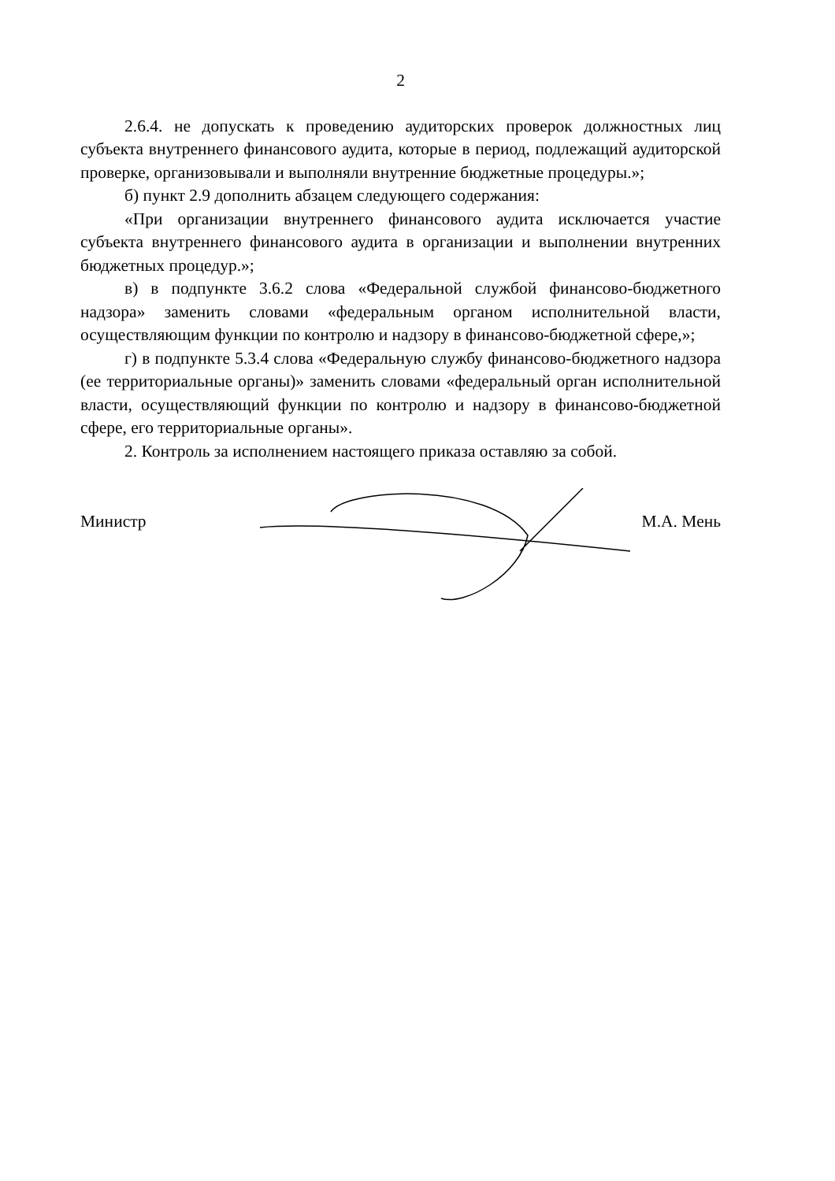2
2.6.4. не допускать к проведению аудиторских проверок должностных лиц субъекта внутреннего финансового аудита, которые в период, подлежащий аудиторской проверке, организовывали и выполняли внутренние бюджетные процедуры.»;
б) пункт 2.9 дополнить абзацем следующего содержания:
«При организации внутреннего финансового аудита исключается участие субъекта внутреннего финансового аудита в организации и выполнении внутренних бюджетных процедур.»;
в) в подпункте 3.6.2 слова «Федеральной службой финансово-бюджетного надзора» заменить словами «федеральным органом исполнительной власти, осуществляющим функции по контролю и надзору в финансово-бюджетной сфере,»;
г) в подпункте 5.3.4 слова «Федеральную службу финансово-бюджетного надзора (ее территориальные органы)» заменить словами «федеральный орган исполнительной власти, осуществляющий функции по контролю и надзору в финансово-бюджетной сфере, его территориальные органы».
2. Контроль за исполнением настоящего приказа оставляю за собой.
Министр М.А. Мень